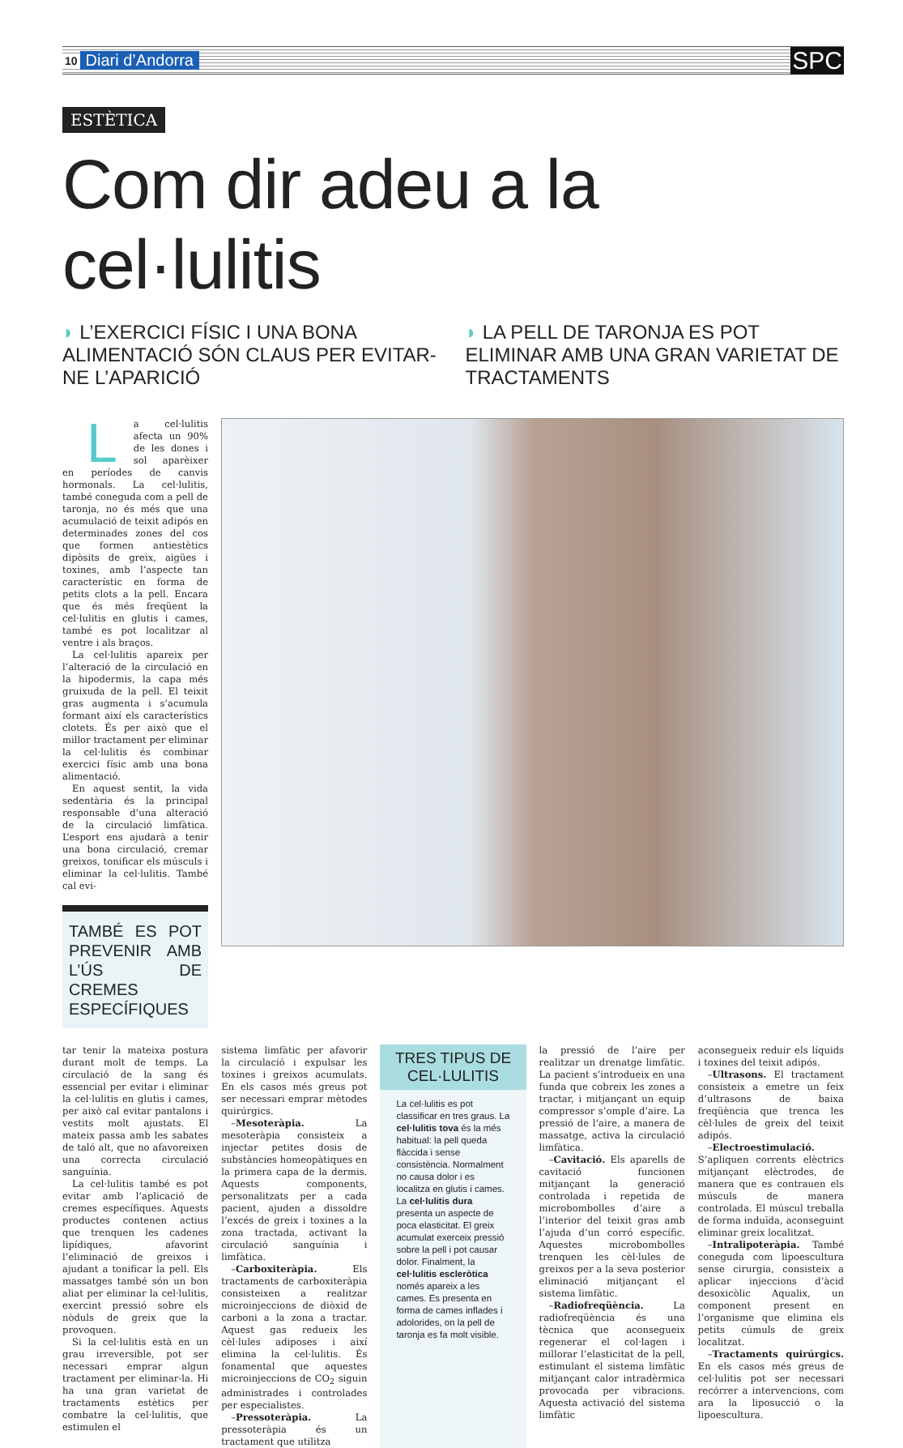10 Diari d’Andorra SPC
ESTÈTICA
Com dir adeu a la cel·lulitis
◗ L’EXERCICI FÍSIC I UNA BONA ALIMENTACIÓ SÓN CLAUS PER EVITAR-NE L’APARICIÓ
◗ LA PELL DE TARONJA ES POT ELIMINAR AMB UNA GRAN VARIETAT DE TRACTAMENTS
La cel·lulitis afecta un 90% de les dones i sol aparèixer en períodes de canvis hormonals. La cel·lulitis, també coneguda com a pell de taronja, no és més que una acumulació de teixit adipós en determinades zones del cos que formen antiestètics dipòsits de greix, aigües i toxines, amb l’aspecte tan característic en forma de petits clots a la pell. Encara que és més freqüent la cel·lulitis en glutis i cames, també es pot localitzar al ventre i als braços.
La cel·lulitis apareix per l’alteració de la circulació en la hipodermis, la capa més gruixuda de la pell. El teixit gras augmenta i s’acumula formant així els característics clotets. És per això que el millor tractament per eliminar la cel·lulitis és combinar exercici físic amb una bona alimentació.
En aquest sentit, la vida sedentària és la principal responsable d’una alteració de la circulació limfàtica. L’esport ens ajudarà a tenir una bona circulació, cremar greixos, tonificar els músculs i eliminar la cel·lulitis. També cal evi-
TAMBÉ ES POT PREVENIR AMB L’ÚS DE CREMES ESPECÍFIQUES
tar tenir la mateixa postura durant molt de temps. La circulació de la sang és essencial per evitar i eliminar la cel·lulitis en glutis i cames, per això cal evitar pantalons i vestits molt ajustats. El mateix passa amb les sabates de taló alt, que no afavoreixen una correcta circulació sanguínia.
La cel·lulitis també es pot evitar amb l’aplicació de cremes específiques. Aquests productes contenen actius que trenquen les cadenes lipídiques, afavorint l’eliminació de greixos i ajudant a tonificar la pell. Els massatges també són un bon aliat per eliminar la cel·lulitis, exercint pressió sobre els nòduls de greix que la provoquen.
Si la cel·lulitis està en un grau irreversible, pot ser necessari emprar algun tractament per eliminar-la. Hi ha una gran varietat de tractaments estètics per combatre la cel·lulitis, que estimulen el
sistema limfàtic per afavorir la circulació i expulsar les toxines i greixos acumulats. En els casos més greus pot ser necessari emprar mètodes quirúrgics.
–Mesoteràpia. La mesoteràpia consisteix a injectar petites dosis de substàncies homeopàtiques en la primera capa de la dermis. Aquests components, personalitzats per a cada pacient, ajuden a dissoldre l’excés de greix i toxines a la zona tractada, activant la circulació sanguínia i limfàtica.
–Carboxiteràpia. Els tractaments de carboxiteràpia consisteixen a realitzar microinjeccions de diòxid de carboni a la zona a tractar. Aquest gas redueix les cèl·lules adiposes i així elimina la cel·lulitis. És fonamental que aquestes microinjeccions de CO<sub>2</sub> siguin administrades i controlades per especialistes.
–Pressoteràpia. La pressoteràpia és un tractament que utilitza
TRES TIPUS DE CEL·LULITIS
La cel·lulitis es pot classificar en tres graus. La cel·lulitis tova és la més habitual: la pell queda flàccida i sense consistència. Normalment no causa dolor i es localitza en glutis i cames. La cel·lulitis dura presenta un aspecte de poca elasticitat. El greix acumulat exerceix pressió sobre la pell i pot causar dolor. Finalment, la cel·lulitis escleròtica només apareix a les cames. Es presenta en forma de cames inflades i adolorides, on la pell de taronja es fa molt visible.
la pressió de l’aire per realitzar un drenatge limfàtic. La pacient s’introdueix en una funda que cobreix les zones a tractar, i mitjançant un equip compressor s’omple d’aire. La pressió de l’aire, a manera de massatge, activa la circulació limfàtica.
–Cavitació. Els aparells de cavitació funcionen mitjançant la generació controlada i repetida de microbombolles d’aire a l’interior del teixit gras amb l’ajuda d’un corró específic. Aquestes microbombolles trenquen les cèl·lules de greixos per a la seva posterior eliminació mitjançant el sistema limfàtic.
–Radiofreqüència. La radiofreqüència és una tècnica que aconsegueix regenerar el col·lagen i millorar l’elasticitat de la pell, estimulant el sistema limfàtic mitjançant calor intradèrmica provocada per vibracions. Aquesta activació del sistema limfàtic
aconsegueix reduir els líquids i toxines del teixit adipós.
–Ultrasons. El tractament consisteix a emetre un feix d’ultrasons de baixa freqüència que trenca les cèl·lules de greix del teixit adipós.
–Electroestimulació. S’apliquen corrents elèctrics mitjançant elèctrodes, de manera que es contrauen els músculs de manera controlada. El múscul treballa de forma induïda, aconseguint eliminar greix localitzat.
–Intralipoteràpia. També coneguda com lipoescultura sense cirurgia, consisteix a aplicar injeccions d’àcid desoxicòlic Aqualix, un component present en l’organisme que elimina els petits cúmuls de greix localitzat.
–Tractaments quirúrgics. En els casos més greus de cel·lulitis pot ser necessari recórrer a intervencions, com ara la liposucció o la lipoescultura.